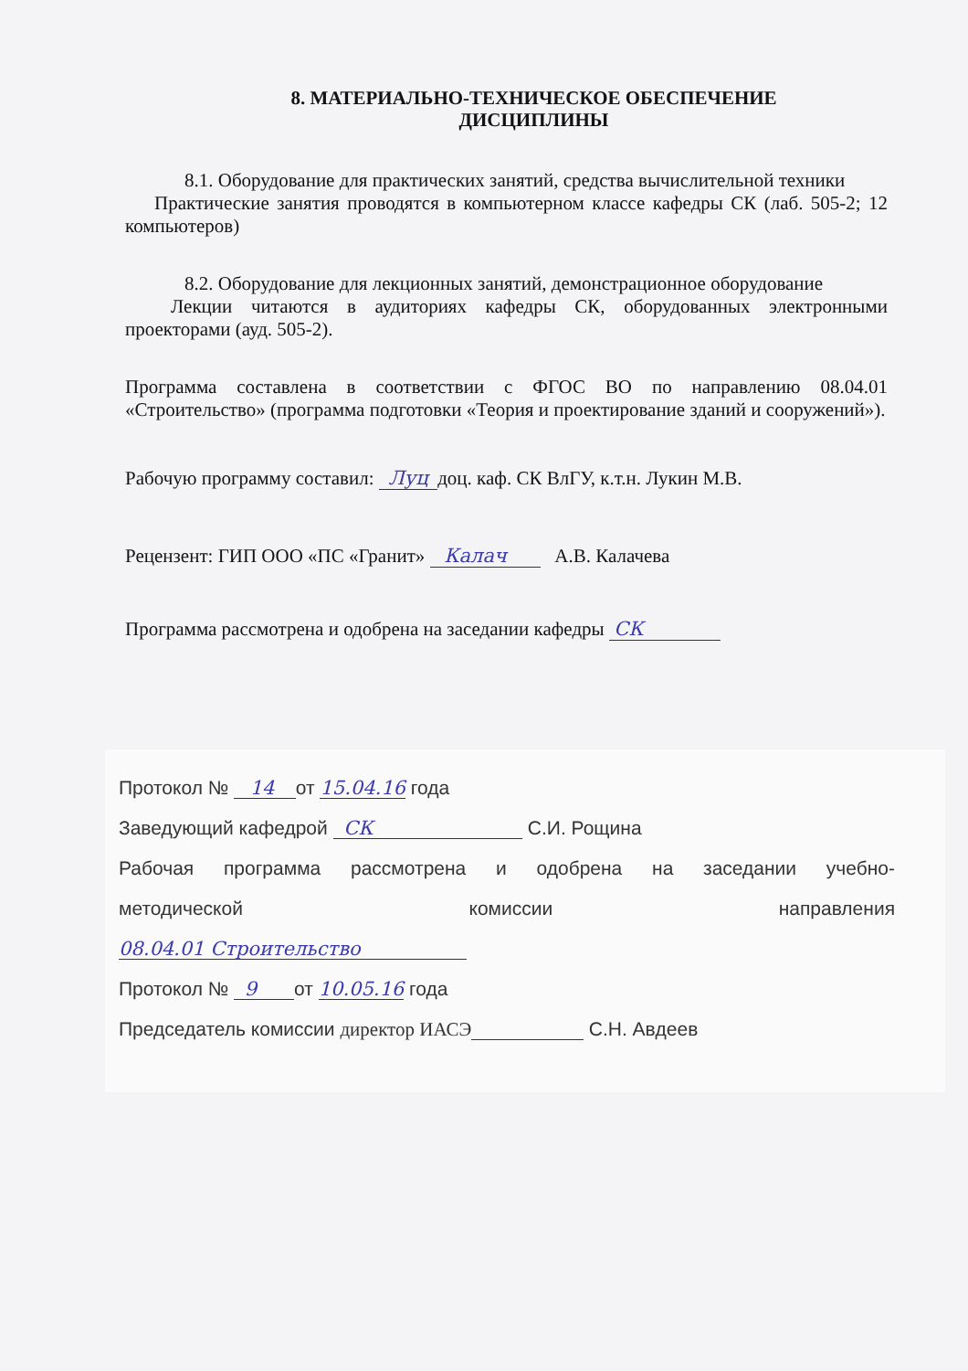8. МАТЕРИАЛЬНО-ТЕХНИЧЕСКОЕ ОБЕСПЕЧЕНИЕ
ДИСЦИПЛИНЫ
8.1. Оборудование для практических занятий, средства вычислительной техники
Практические занятия проводятся в компьютерном классе кафедры СК (лаб. 505-2; 12 компьютеров)
8.2. Оборудование для лекционных занятий, демонстрационное оборудование
Лекции читаются в аудиториях кафедры СК, оборудованных электронными проекторами (ауд. 505-2).
Программа составлена в соответствии с ФГОС ВО по направлению 08.04.01 «Строительство» (программа подготовки «Теория и проектирование зданий и сооружений»).
Рабочую программу составил: Луц доц. каф. СК ВлГУ, к.т.н. Лукин М.В.
Рецензент: ГИП ООО «ПС «Гранит» Калач А.В. Калачева
Программа рассмотрена и одобрена на заседании кафедры СК
Протокол № 14 от 15.04.16 года
Заведующий кафедрой СК С.И. Рощина
Рабочая программа рассмотрена и одобрена на заседании учебно-
методической комиссии направления
08.04.01 Строительство
Протокол № 9 от 10.05.16 года
Председатель комиссии директор ИАСЭ С.Н. Авдеев